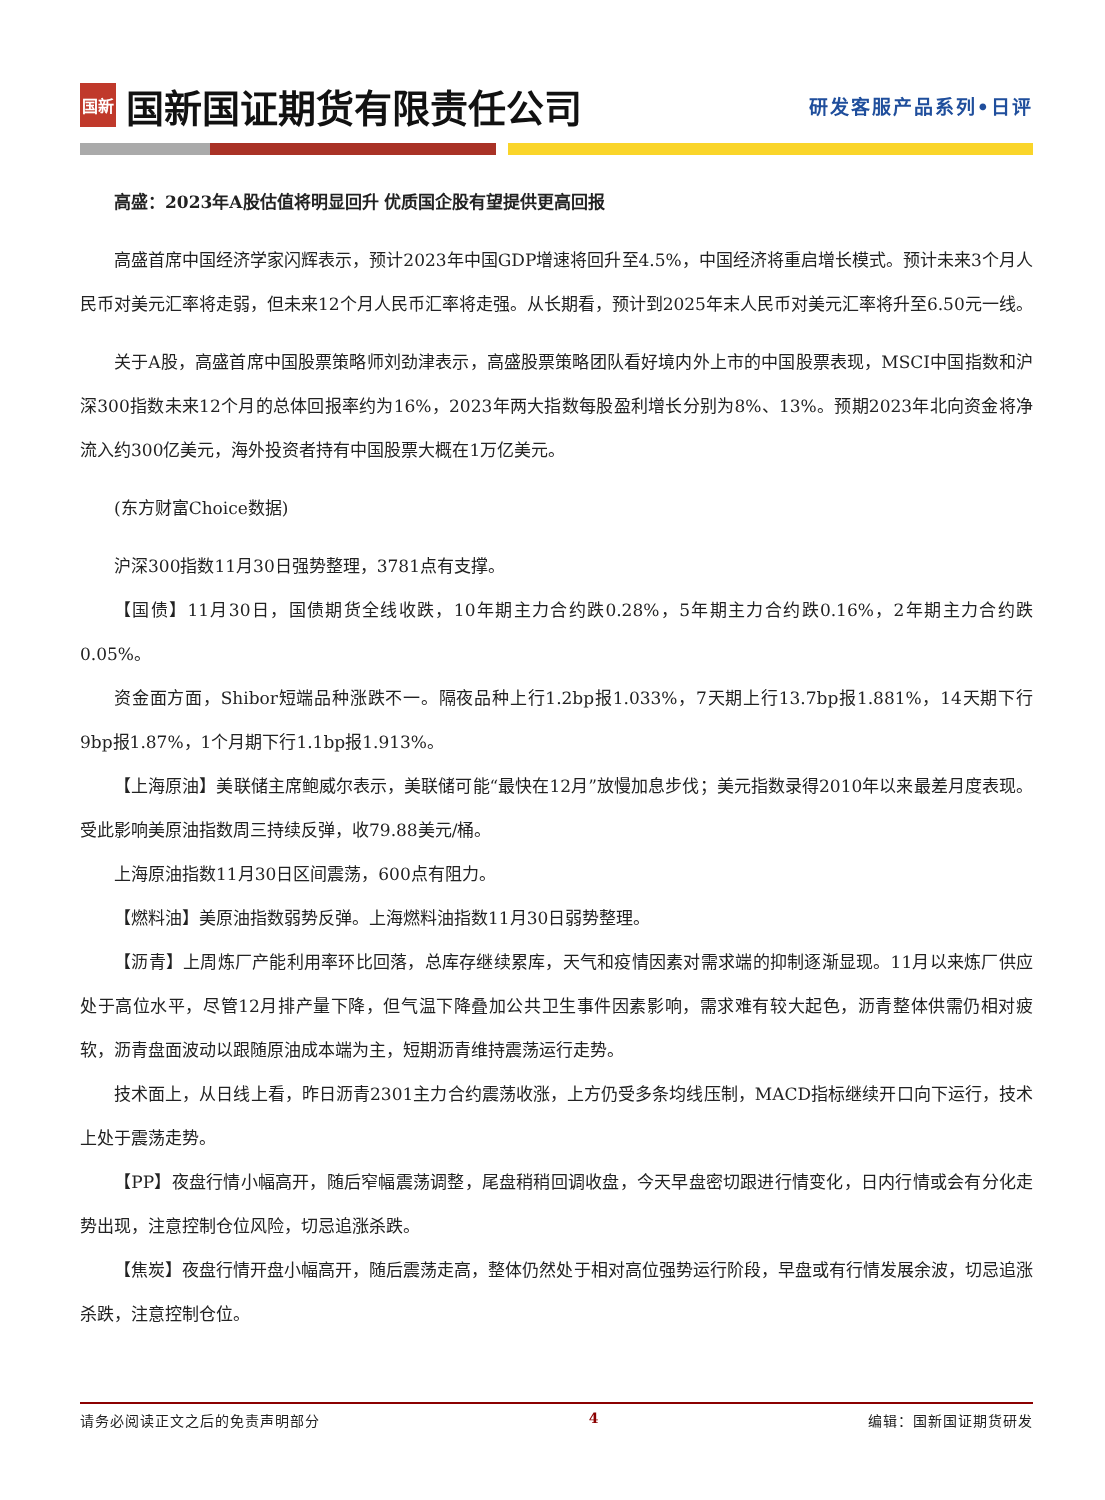国新 国新国证期货有限责任公司
研发客服产品系列•日评
高盛：2023年A股估值将明显回升 优质国企股有望提供更高回报
高盛首席中国经济学家闪辉表示，预计2023年中国GDP增速将回升至4.5%，中国经济将重启增长模式。预计未来3个月人民币对美元汇率将走弱，但未来12个月人民币汇率将走强。从长期看，预计到2025年末人民币对美元汇率将升至6.50元一线。
关于A股，高盛首席中国股票策略师刘劲津表示，高盛股票策略团队看好境内外上市的中国股票表现，MSCI中国指数和沪深300指数未来12个月的总体回报率约为16%，2023年两大指数每股盈利增长分别为8%、13%。预期2023年北向资金将净流入约300亿美元，海外投资者持有中国股票大概在1万亿美元。
(东方财富Choice数据)
沪深300指数11月30日强势整理，3781点有支撑。
【国债】11月30日，国债期货全线收跌，10年期主力合约跌0.28%，5年期主力合约跌0.16%，2年期主力合约跌0.05%。
资金面方面，Shibor短端品种涨跌不一。隔夜品种上行1.2bp报1.033%，7天期上行13.7bp报1.881%，14天期下行9bp报1.87%，1个月期下行1.1bp报1.913%。
【上海原油】美联储主席鲍威尔表示，美联储可能“最快在12月”放慢加息步伐；美元指数录得2010年以来最差月度表现。受此影响美原油指数周三持续反弹，收79.88美元/桶。
上海原油指数11月30日区间震荡，600点有阻力。
【燃料油】美原油指数弱势反弹。上海燃料油指数11月30日弱势整理。
【沥青】上周炼厂产能利用率环比回落，总库存继续累库，天气和疫情因素对需求端的抑制逐渐显现。11月以来炼厂供应处于高位水平，尽管12月排产量下降，但气温下降叠加公共卫生事件因素影响，需求难有较大起色，沥青整体供需仍相对疲软，沥青盘面波动以跟随原油成本端为主，短期沥青维持震荡运行走势。
技术面上，从日线上看，昨日沥青2301主力合约震荡收涨，上方仍受多条均线压制，MACD指标继续开口向下运行，技术上处于震荡走势。
【PP】夜盘行情小幅高开，随后窄幅震荡调整，尾盘稍稍回调收盘，今天早盘密切跟进行情变化，日内行情或会有分化走势出现，注意控制仓位风险，切忌追涨杀跌。
【焦炭】夜盘行情开盘小幅高开，随后震荡走高，整体仍然处于相对高位强势运行阶段，早盘或有行情发展余波，切忌追涨杀跌，注意控制仓位。
请务必阅读正文之后的免责声明部分 4 编辑：国新国证期货研发